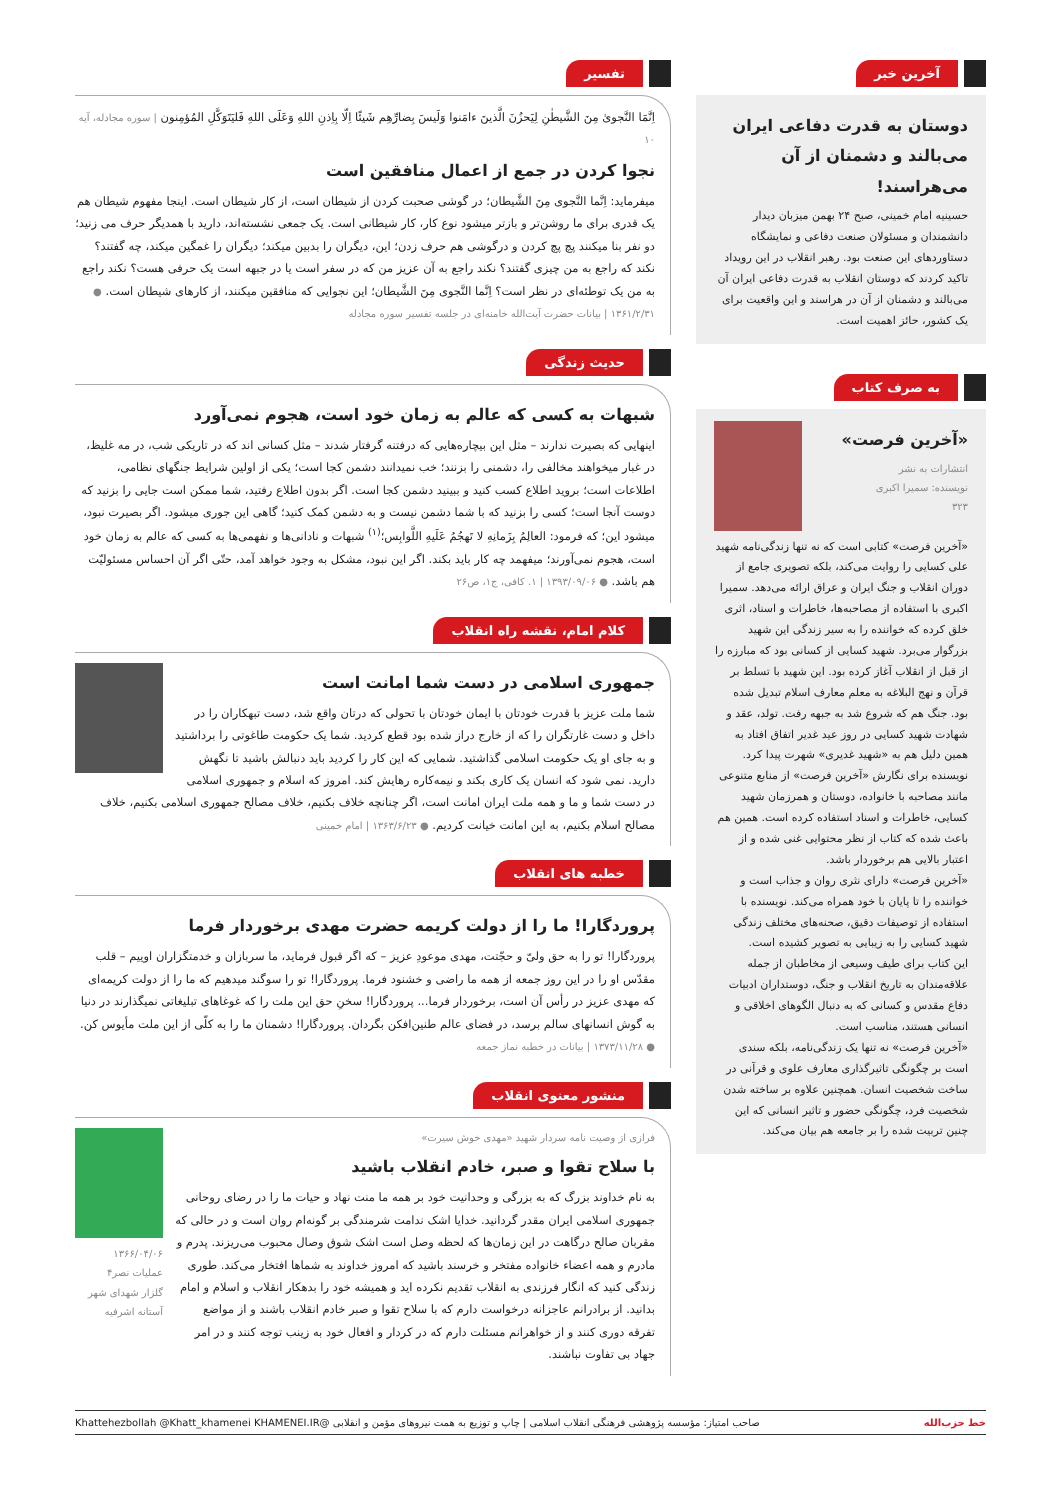آخرین خبر
دوستان به قدرت دفاعی ایران می‌بالند و دشمنان از آن می‌هراسند!
حسینیه امام خمینی، صبح ۲۴ بهمن میزبان دیدار دانشمندان و مسئولان صنعت دفاعی و نمایشگاه دستاوردهای این صنعت بود. رهبر انقلاب در این رویداد تاکید کردند که دوستان انقلاب به قدرت دفاعی ایران آن می‌بالند و دشمنان از آن در هراسند و این واقعیت برای یک کشور، حائز اهمیت است.
به صرف کتاب
«آخرین فرصت»
انتشارات به نشر
نویسنده: سمیرا اکبری
۳۲۳
«آخرین فرصت» کتابی است که نه تنها زندگی‌نامه شهید علی کسایی را روایت می‌کند، بلکه تصویری جامع از دوران انقلاب و جنگ ایران و عراق ارائه می‌دهد. سمیرا اکبری با استفاده از مصاحبه‌ها، خاطرات و اسناد، اثری خلق کرده که خواننده را به سیر زندگی این شهید بزرگوار می‌برد. شهید کسایی از کسانی بود که مبارزه را از قبل از انقلاب آغاز کرده بود. این شهید با تسلط بر قرآن و نهج البلاغه به معلم معارف اسلام تبدیل شده بود. جنگ هم که شروع شد به جبهه رفت. تولد، عقد و شهادت شهید کسایی در روز عید غدیر اتفاق افتاد به همین دلیل هم به «شهید غدیری» شهرت پیدا کرد.
نویسنده برای نگارش «آخرین فرصت» از منابع متنوعی مانند مصاحبه با خانواده، دوستان و همرزمان شهید کسایی، خاطرات و اسناد استفاده کرده است. همین هم باعث شده که کتاب از نظر محتوایی غنی شده و از اعتبار بالایی هم برخوردار باشد.
«آخرین فرصت» دارای نثری روان و جذاب است و خواننده را تا پایان با خود همراه می‌کند. نویسنده با استفاده از توصیفات دقیق، صحنه‌های مختلف زندگی شهید کسایی را به زیبایی به تصویر کشیده است.
این کتاب برای طیف وسیعی از مخاطبان از جمله علاقه‌مندان به تاریخ انقلاب و جنگ، دوستداران ادبیات دفاع مقدس و کسانی که به دنبال الگوهای اخلاقی و انسانی هستند، مناسب است.
«آخرین فرصت» نه تنها یک زندگی‌نامه، بلکه سندی است بر چگونگی تاثیرگذاری معارف علوی و قرآنی در ساخت شخصیت انسان. همچنین علاوه بر ساخته شدن شخصیت فرد، چگونگی حضور و تاثیر انسانی که این چنین تربیت شده را بر جامعه هم بیان می‌کند.
تفسیر
اِنَّمَا النَّجوىٰ مِنَ الشَّیطٰنِ لِیَحزُنَ الَّذینَ ءامَنوا وَلَیسَ بِضارِّهِم شَیئًا اِلّا بِاِذنِ اللهِ وَعَلَی اللهِ فَلیَتَوَکَّلِ المُؤمِنون | سوره مجادله، آیه ۱۰
نجوا کردن در جمع از اعمال منافقین است
میفرماید: اِنَّما النَّجوی مِنَ الشَّیطان؛ در گوشی صحبت کردن از شیطان است، از کار شیطان است. اینجا مفهوم شیطان هم یک قدری برای ما روشن‌تر و بازتر میشود نوع کار، کار شیطانی است. یک جمعی نشسته‌اند، دارید با همدیگر حرف می زنید؛ دو نفر بنا میکنند پچ پچ کردن و درگوشی هم حرف زدن؛ این، دیگران را بدبین میکند؛ دیگران را غمگین میکند، چه گفتند؟ نکند که راجع به من چیزی گفتند؟ نکند راجع به آن عزیز من که در سفر است یا در جبهه است یک حرفی هست؟ نکند راجع به من یک توطئه‌ای در نظر است؟ اِنَّما النَّجوی مِنَ الشَّیطان؛ این نجوایی که منافقین میکنند، از کارهای شیطان است. ● ۱۳۶۱/۲/۳۱ | بیانات حضرت آیت‌الله خامنه‌ای در جلسه تفسیر سوره مجادله
حدیث زندگی
شبهات به کسی که عالم به زمان خود است، هجوم نمی‌آورد
اینهایی که بصیرت ندارند – مثل این بیچاره‌هایی که درفتنه گرفتار شدند – مثل کسانی اند که در تاریکی شب، در مه غلیظ، در غبار میخواهند مخالفی را، دشمنی را بزنند؛ خب نمیدانند دشمن کجا است؛ یکی از اولین شرایط جنگهای نظامی، اطلاعات است؛ بروید اطلاع کسب کنید و ببینید دشمن کجا است. اگر بدون اطلاع رفتید، شما ممکن است جایی را بزنید که دوست آنجا است؛ کسی را بزنید که با شما دشمن نیست و به دشمن کمک کنید؛ گاهی این جوری میشود. اگر بصیرت نبود، میشود این؛ که فرمود: العالِمُ بِزَمانِهِ لا تَهجُمُ عَلَیهِ اللَّوابِس؛<sup>(۱)</sup> شبهات و نادانی‌ها و نفهمی‌ها به کسی که عالم به زمان خود است، هجوم نمی‌آورند؛ میفهمد چه کار باید بکند. اگر این نبود، مشکل به وجود خواهد آمد، حتّی اگر آن احساس مسئولیّت هم باشد. ● ۱۳۹۳/۰۹/۰۶ | ۱. کافی، ج۱، ص۲۶
کلام امام، نقشه راه انقلاب
جمهوری اسلامی در دست شما امانت است
شما ملت عزیز با قدرت خودتان با ایمان خودتان با تحولی که درتان واقع شد، دست تبهکاران را در داخل و دست غارتگران را که از خارج دراز شده بود قطع کردید. شما یک حکومت طاغوتی را برداشتید و به جای او یک حکومت اسلامی گذاشتید. شمایی که این کار را کردید باید دنبالش باشید تا نگهش دارید. نمی شود که انسان یک کاری بکند و نیمه‌کاره رهایش کند. امروز که اسلام و جمهوری اسلامی در دست شما و ما و همه ملت ایران امانت است، اگر چنانچه خلاف بکنیم، خلاف مصالح جمهوری اسلامی بکنیم، خلاف مصالح اسلام بکنیم، به این امانت خیانت کردیم. ● ۱۳۶۳/۶/۲۳ | امام خمینی
خطبه های انقلاب
پروردگارا! ما را از دولت کریمه حضرت مهدی برخوردار فرما
پروردگارا! تو را به حق ولیّ و حجّتت، مهدی موعودِ عزیز – که اگر قبول فرمايد، ما سربازان و خدمتگزاران اوييم – قلب مقدّس او را در این روز جمعه از همه ما راضی و خشنود فرما. پروردگارا! تو را سوگند میدهیم که ما را از دولت کریمه‌ای که مهدی عزیز در رأس آن است، برخوردار فرما... پروردگارا! سخنِ حق این ملت را که غوغاهای تبلیغاتی نمیگذارند در دنیا به گوش انسانهای سالم برسد، در فضای عالم طنین‌افکن بگردان. پروردگارا! دشمنان ما را به کلّی از این ملت مأیوس کن. ● ۱۳۷۳/۱۱/۲۸ | بیانات در خطبه نماز جمعه
منشور معنوی انقلاب
۱۳۶۶/۰۴/۰۶
عملیات نصر۴
گلزار شهدای شهر آستانه اشرفیه
فرازی از وصیت نامه سردار شهید «مهدی خوش سیرت»
با سلاح تقوا و صبر، خادم انقلاب باشید
به نام خداوند بزرگ که به بزرگی و وحدانیت خود بر همه ما منت نهاد و حیات ما را در رضای روحانی جمهوری اسلامی ایران مقدر گردانید. خدایا اشک ندامت شرمندگی بر گونه‌ام روان است و در حالی که مقربان صالح درگاهت در این زمان‌ها که لحظه وصل است اشک شوق وصال محبوب می‌ریزند. پدرم و مادرم و همه اعضاء خانواده مفتخر و خرسند باشید که امروز خداوند به شما‌ها افتخار می‌کند. طوری زندگی کنید که انگار فرزندی به انقلاب تقدیم نکرده اید و همیشه خود را بدهکار انقلاب و اسلام و امام بدانید. از برادرانم عاجزانه درخواست دارم که با سلاح تقوا و صبر خادم انقلاب باشند و از مواضع تفرقه دوری کنند و از خواهرانم مسئلت دارم که در کردار و افعال خود به زینب توجه کنند و در امر جهاد بی تفاوت نباشند.
خط حزب‌الله صاحب امتیاز: مؤسسه پژوهشی فرهنگی انقلاب اسلامی | چاپ و توزیع به همت نیروهای مؤمن و انقلابی @Khattehezbollah @Khatt_khamenei KHAMENEI.IR